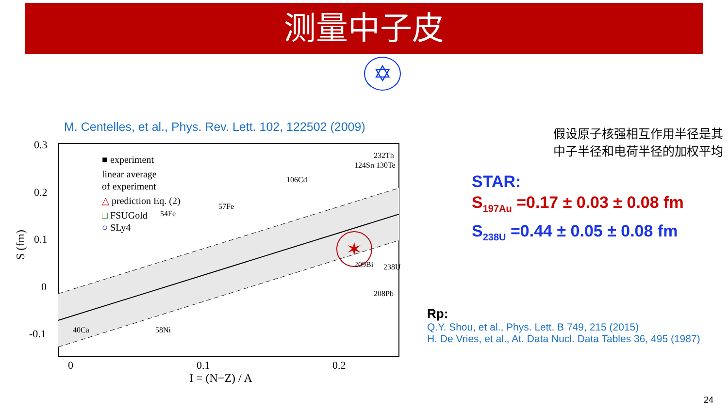测量中子皮
✡
M. Centelles, et al., Phys. Rev. Lett. 102, 122502 (2009)
0.3
0.2
0.1
0
-0.1
0
0.1
0.2
I = (N−Z) / A
S (fm)
■ experiment
linear average
of experiment
△ prediction Eq. (2)
□ FSUGold
○ SLy4
✶
40Ca
58Ni
54Fe
57Fe
106Cd
124Sn 130Te
232Th
209Bi
208Pb
238U
假设原子核强相互作用半径是其
中子半径和电荷半径的加权平均
STAR:
S<sub>197Au</sub> =0.17 ± 0.03 ± 0.08 fm
S<sub>238U</sub> =0.44 ± 0.05 ± 0.08 fm
Rp:
Q.Y. Shou, et al., Phys. Lett. B 749, 215 (2015)
H. De Vries, et al., At. Data Nucl. Data Tables 36, 495 (1987)
24